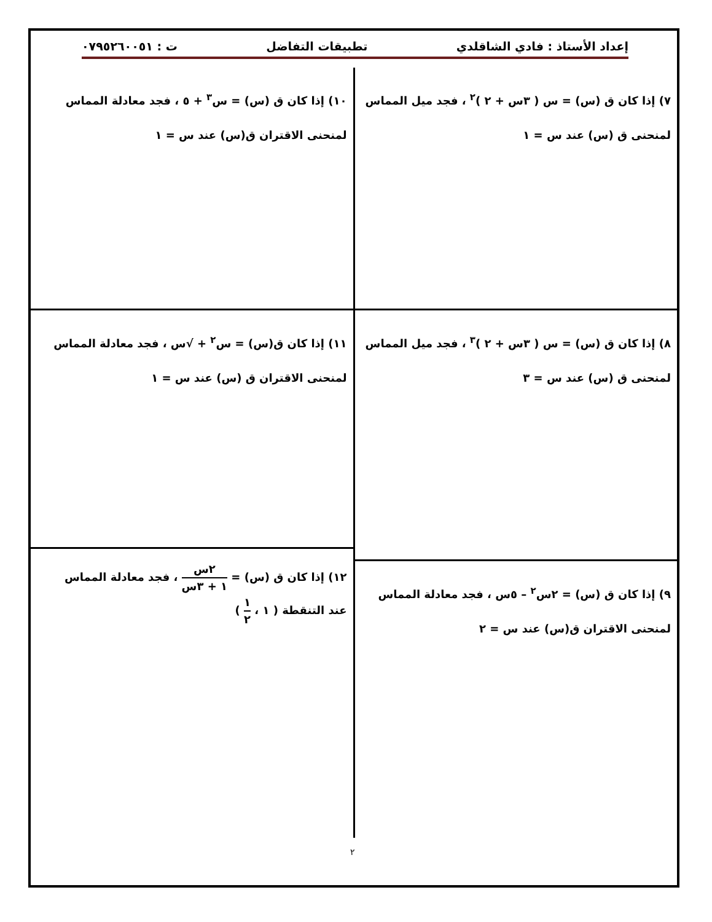إعداد الأستاذ : فادي الشاقلدي تطبيقات التفاضل ت : ٠٧٩٥٢٦٠٠٥١
٧) إذا كان ق (س) = س ( ٣س + ٢ )<sup>٢</sup> ، فجد ميل المماس
لمنحنى ق (س) عند س = ١
٨) إذا كان ق (س) = س ( ٣س + ٢ )<sup>٣</sup> ، فجد ميل المماس
لمنحنى ق (س) عند س = ٣
٩) إذا كان ق (س) = ٢س<sup>٢</sup> – ٥س ، فجد معادلة المماس
لمنحنى الاقتران ق(س) عند س = ٢
١٠) إذا كان ق (س) = س<sup>٣</sup> + ٥ ، فجد معادلة المماس
لمنحنى الاقتران ق(س) عند س = ١
١١) إذا كان ق(س) = س<sup>٢</sup> + √س ، فجد معادلة المماس
لمنحنى الاقتران ق (س) عند س = ١
١٢) إذا كان ق (س) = ٢س ١ + ٣س ، فجد معادلة المماس
عند التنقطة ( ١ ، ١ ٢ )
٢